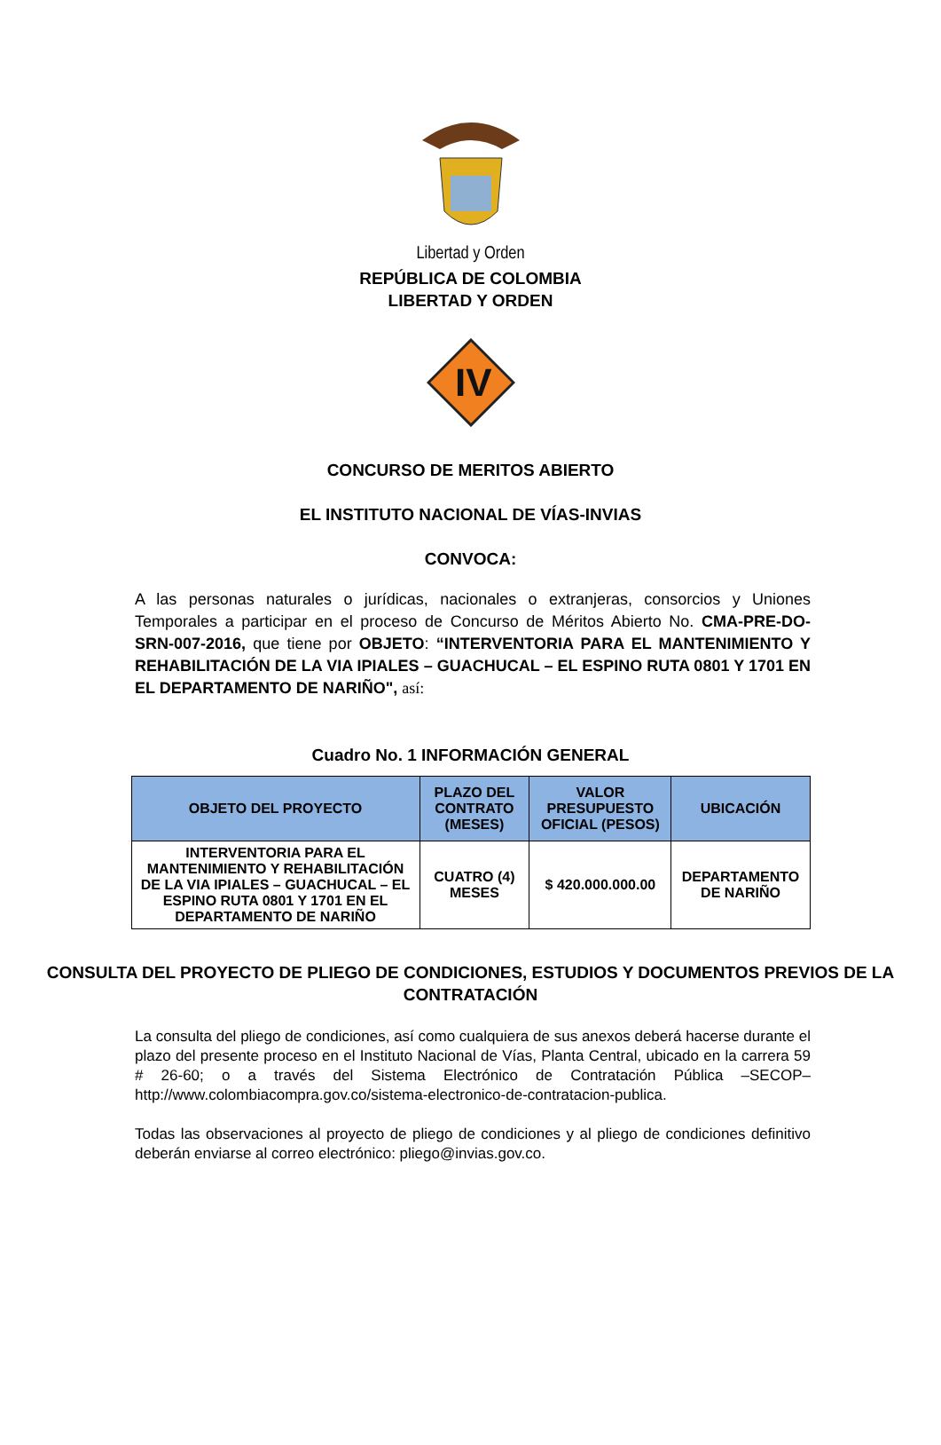Libertad y Orden
REPÚBLICA DE COLOMBIA
LIBERTAD Y ORDEN
IV
CONCURSO DE MERITOS ABIERTO
EL INSTITUTO NACIONAL DE VÍAS-INVIAS
CONVOCA:
A las personas naturales o jurídicas, nacionales o extranjeras, consorcios y Uniones Temporales a participar en el proceso de Concurso de Méritos Abierto No. CMA-PRE-DO-SRN-007-2016, que tiene por OBJETO: “INTERVENTORIA PARA EL MANTENIMIENTO Y REHABILITACIÓN DE LA VIA IPIALES – GUACHUCAL – EL ESPINO RUTA 0801 Y 1701 EN EL DEPARTAMENTO DE NARIÑO", así:
Cuadro No. 1 INFORMACIÓN GENERAL
| OBJETO DEL PROYECTO | PLAZO DEL CONTRATO (MESES) | VALOR PRESUPUESTO OFICIAL (PESOS) | UBICACIÓN |
| --- | --- | --- | --- |
| INTERVENTORIA PARA EL MANTENIMIENTO Y REHABILITACIÓN DE LA VIA IPIALES – GUACHUCAL – EL ESPINO RUTA 0801 Y 1701 EN EL DEPARTAMENTO DE NARIÑO | CUATRO (4) MESES | $ 420.000.000.00 | DEPARTAMENTO DE NARIÑO |
CONSULTA DEL PROYECTO DE PLIEGO DE CONDICIONES, ESTUDIOS Y DOCUMENTOS PREVIOS DE LA CONTRATACIÓN
La consulta del pliego de condiciones, así como cualquiera de sus anexos deberá hacerse durante el plazo del presente proceso en el Instituto Nacional de Vías, Planta Central, ubicado en la carrera 59 # 26-60; o a través del Sistema Electrónico de Contratación Pública –SECOP– http://www.colombiacompra.gov.co/sistema-electronico-de-contratacion-publica.
Todas las observaciones al proyecto de pliego de condiciones y al pliego de condiciones definitivo deberán enviarse al correo electrónico: pliego@invias.gov.co.